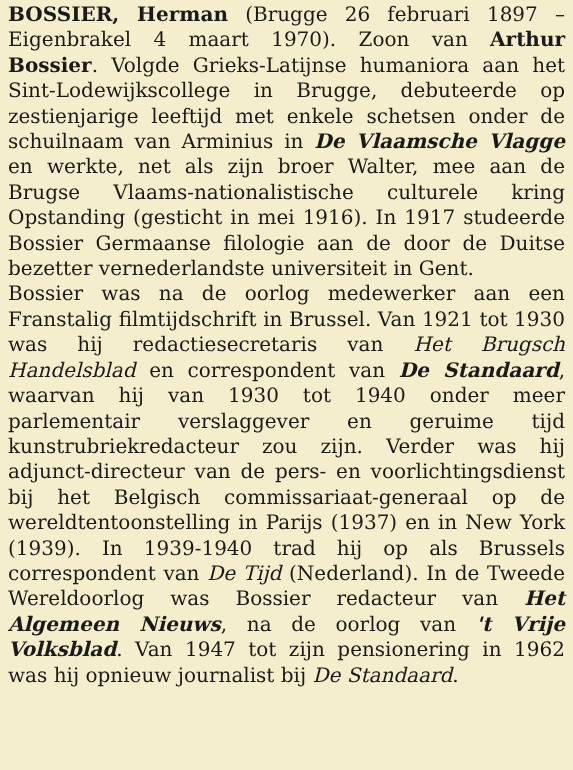BOSSIER, Herman (Brugge 26 februari 1897 – Eigenbrakel 4 maart 1970). Zoon van Arthur Bossier. Volgde Grieks-Latijnse humaniora aan het Sint-Lodewijkscollege in Brugge, debuteerde op zestienjarige leeftijd met enkele schetsen onder de schuilnaam van Arminius in De Vlaamsche Vlagge en werkte, net als zijn broer Walter, mee aan de Brugse Vlaams-nationalistische culturele kring Opstanding (gesticht in mei 1916). In 1917 studeerde Bossier Germaanse filologie aan de door de Duitse bezetter vernederlandste universiteit in Gent.
Bossier was na de oorlog medewerker aan een Franstalig filmtijdschrift in Brussel. Van 1921 tot 1930 was hij redactiesecretaris van Het Brugsch Handelsblad en correspondent van De Standaard, waarvan hij van 1930 tot 1940 onder meer parlementair verslaggever en geruime tijd kunstrubriekredacteur zou zijn. Verder was hij adjunct-directeur van de pers- en voorlichtingsdienst bij het Belgisch commissariaat-generaal op de wereldtentoonstelling in Parijs (1937) en in New York (1939). In 1939-1940 trad hij op als Brussels correspondent van De Tijd (Nederland). In de Tweede Wereldoorlog was Bossier redacteur van Het Algemeen Nieuws, na de oorlog van 't Vrije Volksblad. Van 1947 tot zijn pensionering in 1962 was hij opnieuw journalist bij De Standaard.